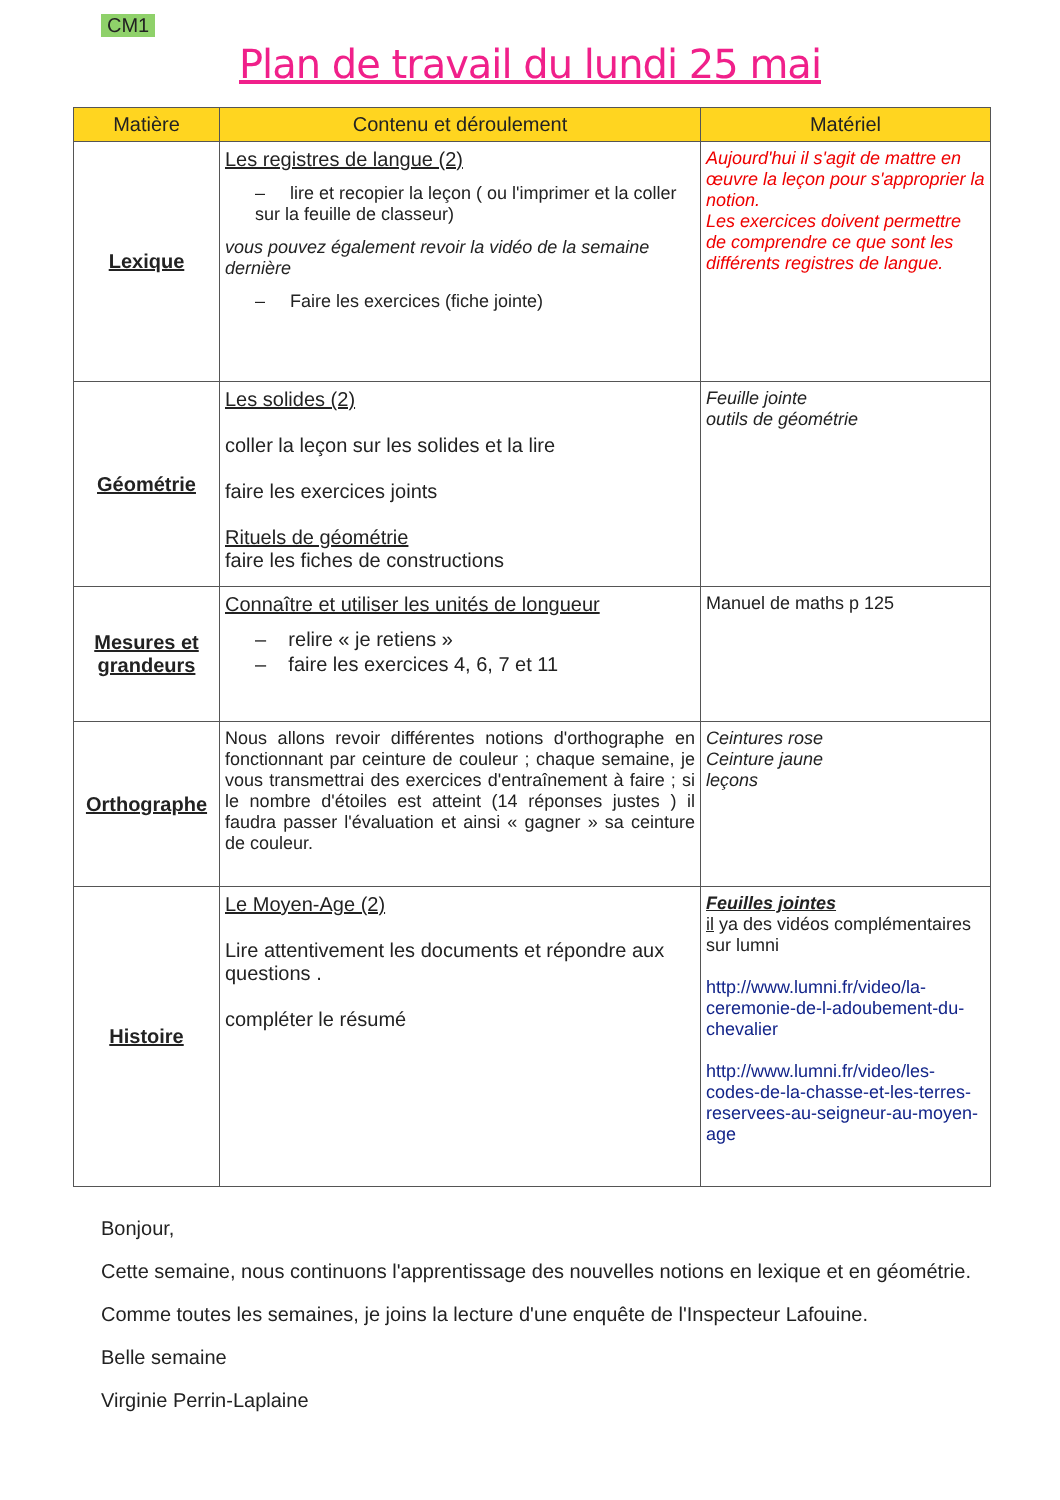CM1
Plan de travail du lundi 25 mai
| Matière | Contenu et déroulement | Matériel |
| --- | --- | --- |
| Lexique | Les registres de langue (2) – lire et recopier la leçon ( ou l'imprimer et la coller sur la feuille de classeur) vous pouvez également revoir la vidéo de la semaine dernière – Faire les exercices (fiche jointe) | Aujourd'hui il s'agit de mattre en œuvre la leçon pour s'approprier la notion. Les exercices doivent permettre de comprendre ce que sont les différents registres de langue. |
| Géométrie | Les solides (2) coller la leçon sur les solides et la lire faire les exercices joints Rituels de géométrie faire les fiches de constructions | Feuille jointe outils de géométrie |
| Mesures et grandeurs | Connaître et utiliser les unités de longueur – relire « je retiens » – faire les exercices 4, 6, 7 et 11 | Manuel de maths p 125 |
| Orthographe | Nous allons revoir différentes notions d'orthographe en fonctionnant par ceinture de couleur ; chaque semaine, je vous transmettrai des exercices d'entraînement à faire ; si le nombre d'étoiles est atteint (14 réponses justes ) il faudra passer l'évaluation et ainsi « gagner » sa ceinture de couleur. | Ceintures rose Ceinture jaune leçons |
| Histoire | Le Moyen-Age (2) Lire attentivement les documents et répondre aux questions . compléter le résumé | Feuilles jointes il ya des vidéos complémentaires sur lumni http://www.lumni.fr/video/la-ceremonie-de-l-adoubement-du-chevalier http://www.lumni.fr/video/les-codes-de-la-chasse-et-les-terres-reservees-au-seigneur-au-moyen-age |
Bonjour,
Cette semaine, nous continuons l'apprentissage des nouvelles notions en lexique et en géométrie.
Comme toutes les semaines, je joins la lecture d'une enquête de l'Inspecteur Lafouine.
Belle semaine
Virginie Perrin-Laplaine